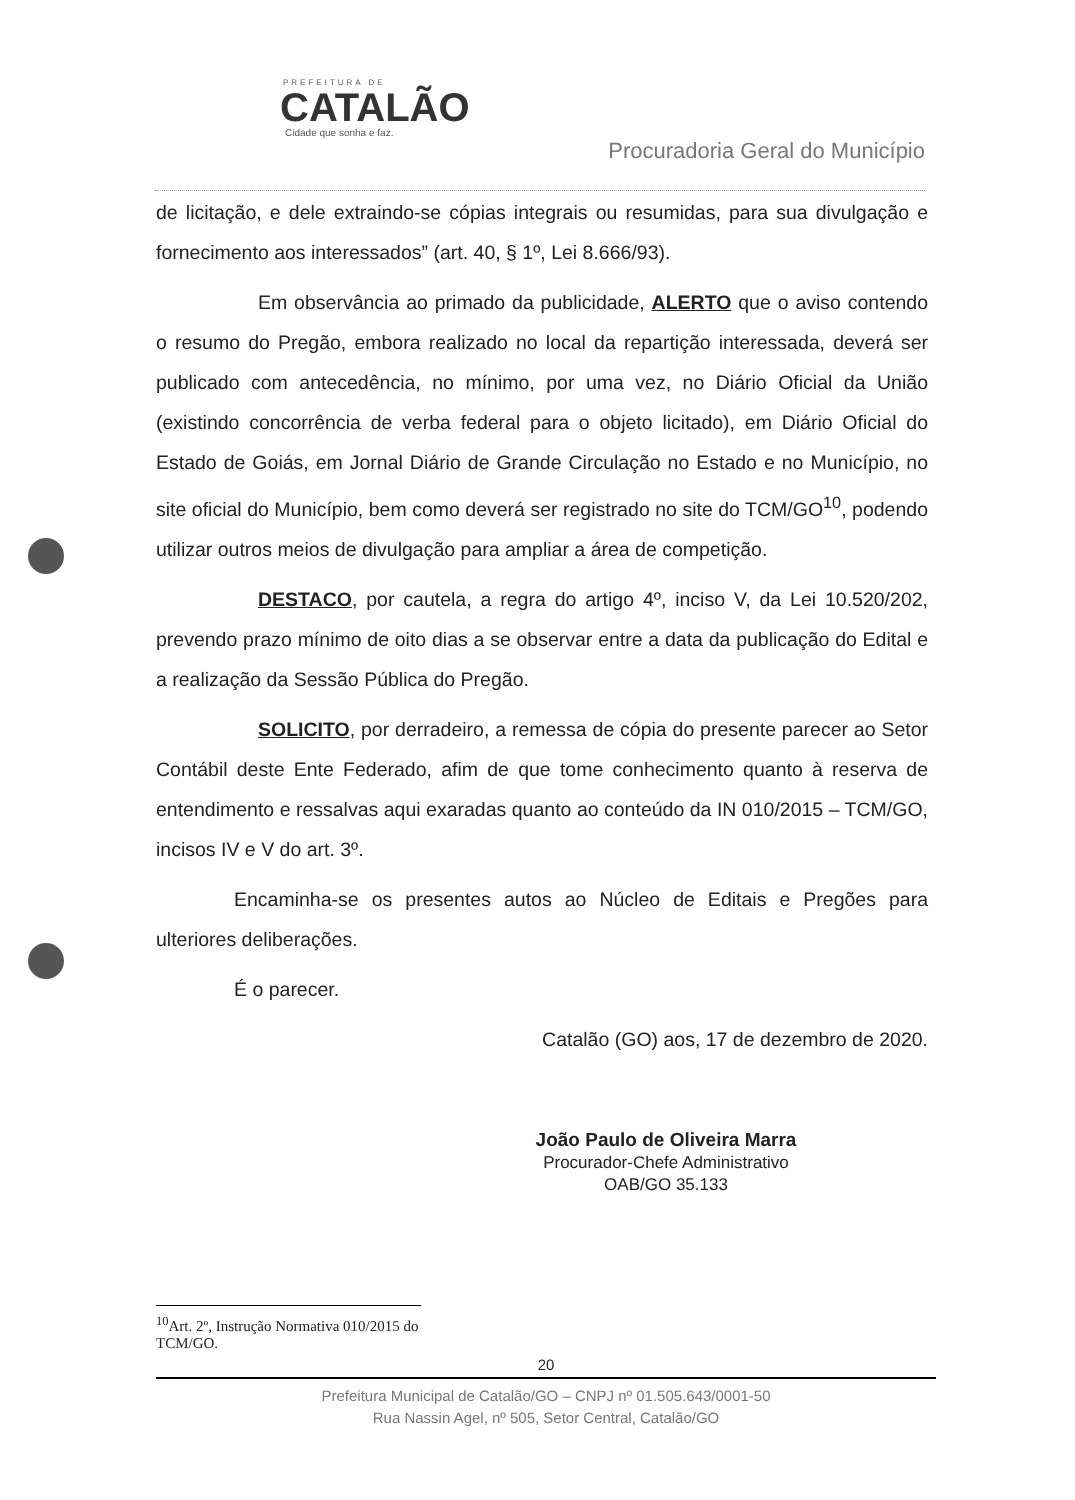PREFEITURA DE
CATALÃO
Cidade que sonha e faz.
Procuradoria Geral do Município
de licitação, e dele extraindo-se cópias integrais ou resumidas, para sua divulgação e fornecimento aos interessados” (art. 40, § 1º, Lei 8.666/93).
Em observância ao primado da publicidade, ALERTO que o aviso contendo o resumo do Pregão, embora realizado no local da repartição interessada, deverá ser publicado com antecedência, no mínimo, por uma vez, no Diário Oficial da União (existindo concorrência de verba federal para o objeto licitado), em Diário Oficial do Estado de Goiás, em Jornal Diário de Grande Circulação no Estado e no Município, no site oficial do Município, bem como deverá ser registrado no site do TCM/GO<sup>10</sup>, podendo utilizar outros meios de divulgação para ampliar a área de competição.
DESTACO, por cautela, a regra do artigo 4º, inciso V, da Lei 10.520/202, prevendo prazo mínimo de oito dias a se observar entre a data da publicação do Edital e a realização da Sessão Pública do Pregão.
SOLICITO, por derradeiro, a remessa de cópia do presente parecer ao Setor Contábil deste Ente Federado, afim de que tome conhecimento quanto à reserva de entendimento e ressalvas aqui exaradas quanto ao conteúdo da IN 010/2015 – TCM/GO, incisos IV e V do art. 3º.
Encaminha-se os presentes autos ao Núcleo de Editais e Pregões para ulteriores deliberações.
É o parecer.
Catalão (GO) aos, 17 de dezembro de 2020.
João Paulo de Oliveira Marra
Procurador-Chefe Administrativo
OAB/GO 35.133
<sup>10</sup> Art. 2º, Instrução Normativa 010/2015 do TCM/GO.
20
Prefeitura Municipal de Catalão/GO – CNPJ nº 01.505.643/0001-50
Rua Nassin Agel, nº 505, Setor Central, Catalão/GO